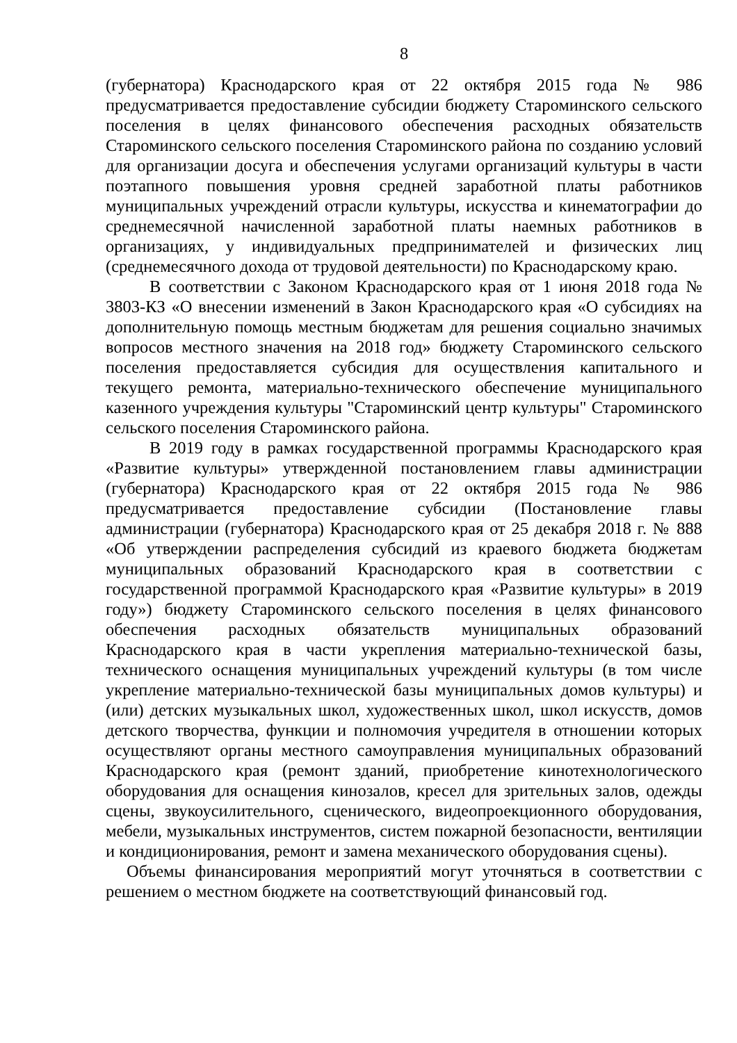8
(губернатора) Краснодарского края от 22 октября 2015 года № 986 предусматривается предоставление субсидии бюджету Староминского сельского поселения в целях финансового обеспечения расходных обязательств Староминского сельского поселения Староминского района по созданию условий для организации досуга и обеспечения услугами организаций культуры в части поэтапного повышения уровня средней заработной платы работников муниципальных учреждений отрасли культуры, искусства и кинематографии до среднемесячной начисленной заработной платы наемных работников в организациях, у индивидуальных предпринимателей и физических лиц (среднемесячного дохода от трудовой деятельности) по Краснодарскому краю.
В соответствии с Законом Краснодарского края от 1 июня 2018 года № 3803-КЗ «О внесении изменений в Закон Краснодарского края «О субсидиях на дополнительную помощь местным бюджетам для решения социально значимых вопросов местного значения на 2018 год» бюджету Староминского сельского поселения предоставляется субсидия для осуществления капитального и текущего ремонта, материально-технического обеспечение муниципального казенного учреждения культуры "Староминский центр культуры" Староминского сельского поселения Староминского района.
В 2019 году в рамках государственной программы Краснодарского края «Развитие культуры» утвержденной постановлением главы администрации (губернатора) Краснодарского края от 22 октября 2015 года № 986 предусматривается предоставление субсидии (Постановление главы администрации (губернатора) Краснодарского края от 25 декабря 2018 г. № 888 «Об утверждении распределения субсидий из краевого бюджета бюджетам муниципальных образований Краснодарского края в соответствии с государственной программой Краснодарского края «Развитие культуры» в 2019 году») бюджету Староминского сельского поселения в целях финансового обеспечения расходных обязательств муниципальных образований Краснодарского края в части укрепления материально-технической базы, технического оснащения муниципальных учреждений культуры (в том числе укрепление материально-технической базы муниципальных домов культуры) и (или) детских музыкальных школ, художественных школ, школ искусств, домов детского творчества, функции и полномочия учредителя в отношении которых осуществляют органы местного самоуправления муниципальных образований Краснодарского края (ремонт зданий, приобретение кинотехнологического оборудования для оснащения кинозалов, кресел для зрительных залов, одежды сцены, звукоусилительного, сценического, видеопроекционного оборудования, мебели, музыкальных инструментов, систем пожарной безопасности, вентиляции и кондиционирования, ремонт и замена механического оборудования сцены).
Объемы финансирования мероприятий могут уточняться в соответствии с решением о местном бюджете на соответствующий финансовый год.